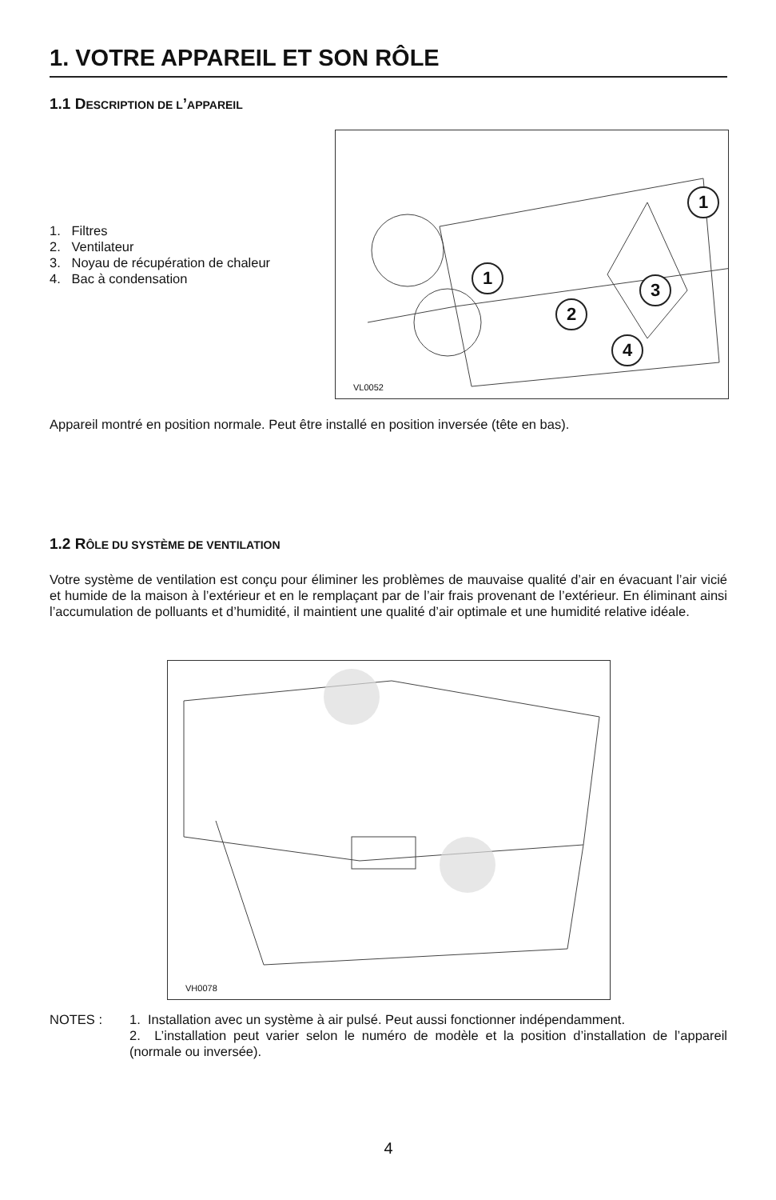1. VOTRE APPAREIL ET SON RÔLE
1.1 DESCRIPTION DE L’APPAREIL
1. Filtres
2. Ventilateur
3. Noyau de récupération de chaleur
4. Bac à condensation
1
1
3
2
4
VL0052
Appareil montré en position normale. Peut être installé en position inversée (tête en bas).
1.2 RÔLE DU SYSTÈME DE VENTILATION
Votre système de ventilation est conçu pour éliminer les problèmes de mauvaise qualité d’air en évacuant l’air vicié et humide de la maison à l’extérieur et en le remplaçant par de l’air frais provenant de l’extérieur. En éliminant ainsi l’accumulation de polluants et d’humidité, il maintient une qualité d’air optimale et une humidité relative idéale.
VH0078
NOTES : 1. Installation avec un système à air pulsé. Peut aussi fonctionner indépendamment.
2. L’installation peut varier selon le numéro de modèle et la position d’installation de l’appareil (normale ou inversée).
4